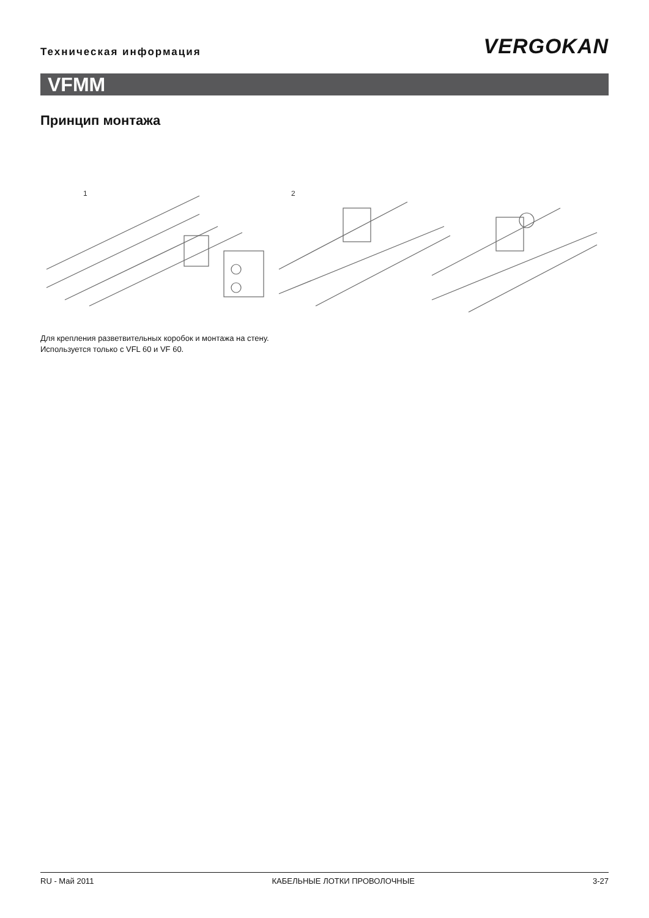Техническая информация
VERGOKAN
VFMM
Принцип монтажа
1
2
Для крепления разветвительных коробок и монтажа на стену.
Используется только с VFL 60 и VF 60.
RU - Май 2011 КАБЕЛЬНЫЕ ЛОТКИ ПРОВОЛОЧНЫЕ 3-27